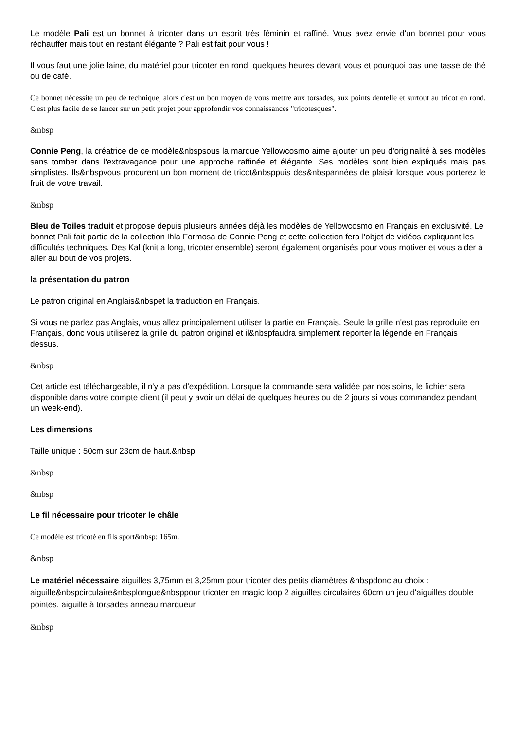Le modèle Pali est un bonnet à tricoter dans un esprit très féminin et raffiné. Vous avez envie d'un bonnet pour vous réchauffer mais tout en restant élégante ? Pali est fait pour vous !
Il vous faut une jolie laine, du matériel pour tricoter en rond, quelques heures devant vous et pourquoi pas une tasse de thé ou de café.
Ce bonnet nécessite un peu de technique, alors c'est un bon moyen de vous mettre aux torsades, aux points dentelle et surtout au tricot en rond. C'est plus facile de se lancer sur un petit projet pour approfondir vos connaissances "tricotesques".
&nbsp
Connie Peng, la créatrice de ce modèle&nbspsous la marque Yellowcosmo aime ajouter un peu d'originalité à ses modèles sans tomber dans l'extravagance pour une approche raffinée et élégante. Ses modèles sont bien expliqués mais pas simplistes. Ils&nbspvous procurent un bon moment de tricot&nbsppuis des&nbspannées de plaisir lorsque vous porterez le fruit de votre travail.
&nbsp
Bleu de Toiles traduit et propose depuis plusieurs années déjà les modèles de Yellowcosmo en Français en exclusivité. Le bonnet Pali fait partie de la collection Ihla Formosa de Connie Peng et cette collection fera l'objet de vidéos expliquant les difficultés techniques. Des Kal (knit a long, tricoter ensemble) seront également organisés pour vous motiver et vous aider à aller au bout de vos projets.
la présentation du patron
Le patron original en Anglais&nbspet la traduction en Français.
Si vous ne parlez pas Anglais, vous allez principalement utiliser la partie en Français. Seule la grille n'est pas reproduite en Français, donc vous utiliserez la grille du patron original et il&nbspfaudra simplement reporter la légende en Français dessus.
&nbsp
Cet article est téléchargeable, il n'y a pas d'expédition. Lorsque la commande sera validée par nos soins, le fichier sera disponible dans votre compte client (il peut y avoir un délai de quelques heures ou de 2 jours si vous commandez pendant un week-end).
Les dimensions
Taille unique : 50cm sur 23cm de haut.&nbsp
&nbsp
&nbsp
Le fil nécessaire pour tricoter le châle
Ce modèle est tricoté en fils sport&nbsp: 165m.
&nbsp
Le matériel nécessaire aiguilles 3,75mm et 3,25mm pour tricoter des petits diamètres &nbspdonc au choix : aiguille&nbspcirculaire&nbsplongue&nbsppour tricoter en magic loop 2 aiguilles circulaires 60cm un jeu d'aiguilles double pointes. aiguille à torsades anneau marqueur
&nbsp